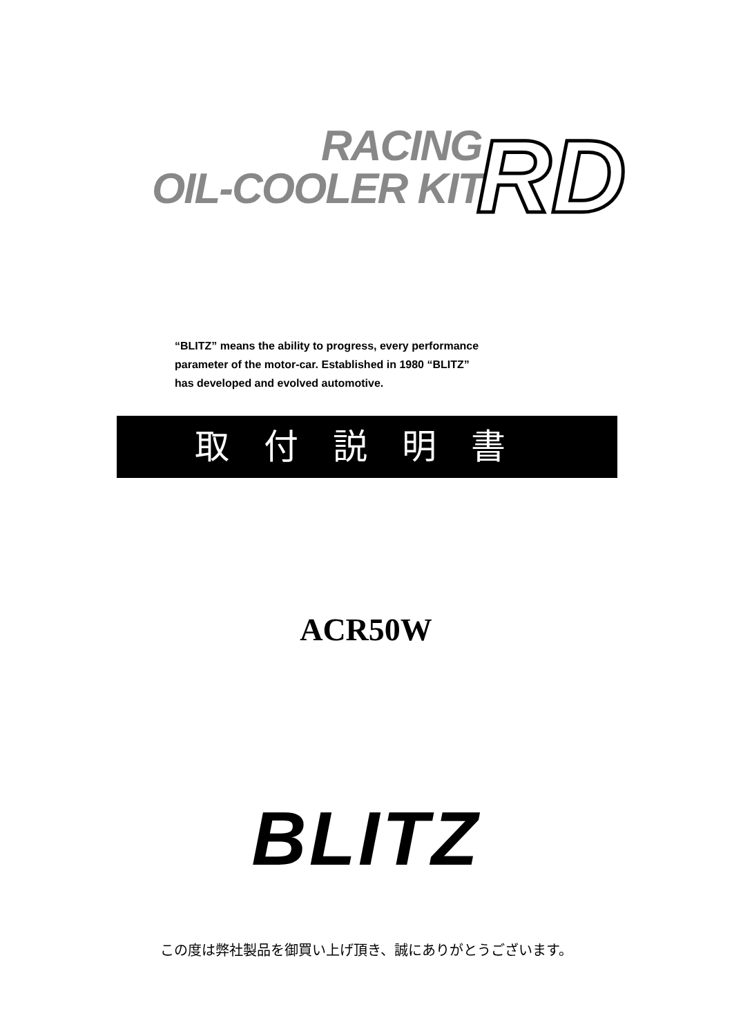RACING
OIL-COOLER KIT
RD
“BLITZ” means the ability to progress, every performance
parameter of the motor-car. Established in 1980 “BLITZ”
has developed and evolved automotive.
取付説明書
ACR50W
BLITZ
この度は弊社製品を御買い上げ頂き、誠にありがとうございます。